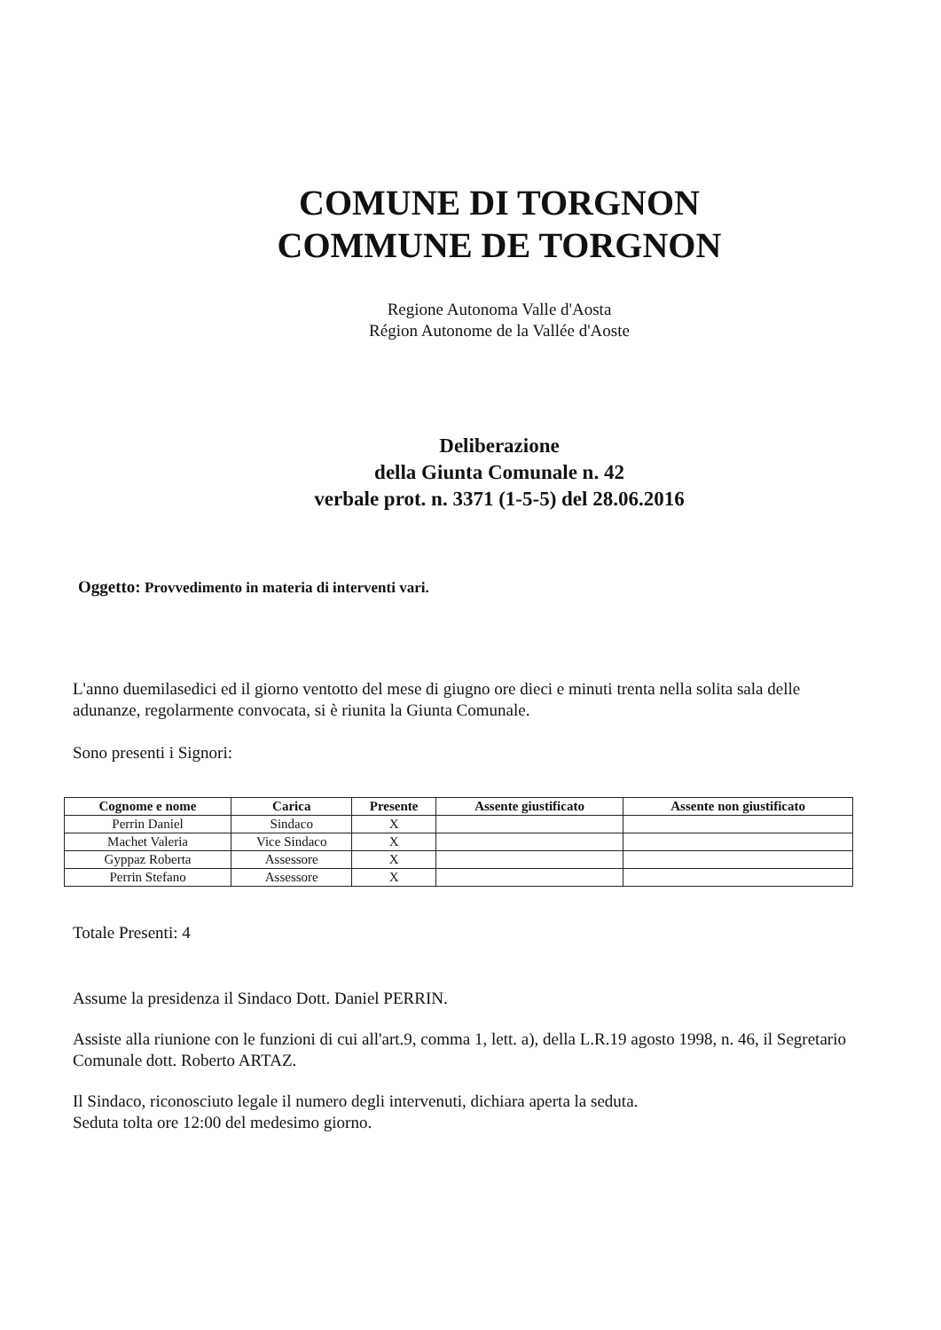COMUNE DI TORGNON
COMMUNE DE TORGNON
Regione Autonoma Valle d'Aosta
Région Autonome de la Vallée d'Aoste
Deliberazione
della Giunta Comunale n. 42
verbale prot. n. 3371 (1-5-5) del 28.06.2016
Oggetto: Provvedimento in materia di interventi vari.
L'anno duemilasedici ed il giorno ventotto del mese di giugno ore dieci e minuti trenta nella solita sala delle adunanze, regolarmente convocata, si è riunita la Giunta Comunale.
Sono presenti i Signori:
| Cognome e nome | Carica | Presente | Assente giustificato | Assente non giustificato |
| --- | --- | --- | --- | --- |
| Perrin Daniel | Sindaco | X | | |
| Machet Valeria | Vice Sindaco | X | | |
| Gyppaz Roberta | Assessore | X | | |
| Perrin Stefano | Assessore | X | | |
Totale Presenti: 4
Assume la presidenza il Sindaco Dott. Daniel PERRIN.
Assiste alla riunione con le funzioni di cui all'art.9, comma 1, lett. a), della L.R.19 agosto 1998, n. 46, il Segretario Comunale dott. Roberto ARTAZ.
Il Sindaco, riconosciuto legale il numero degli intervenuti, dichiara aperta la seduta.
Seduta tolta ore 12:00 del medesimo giorno.